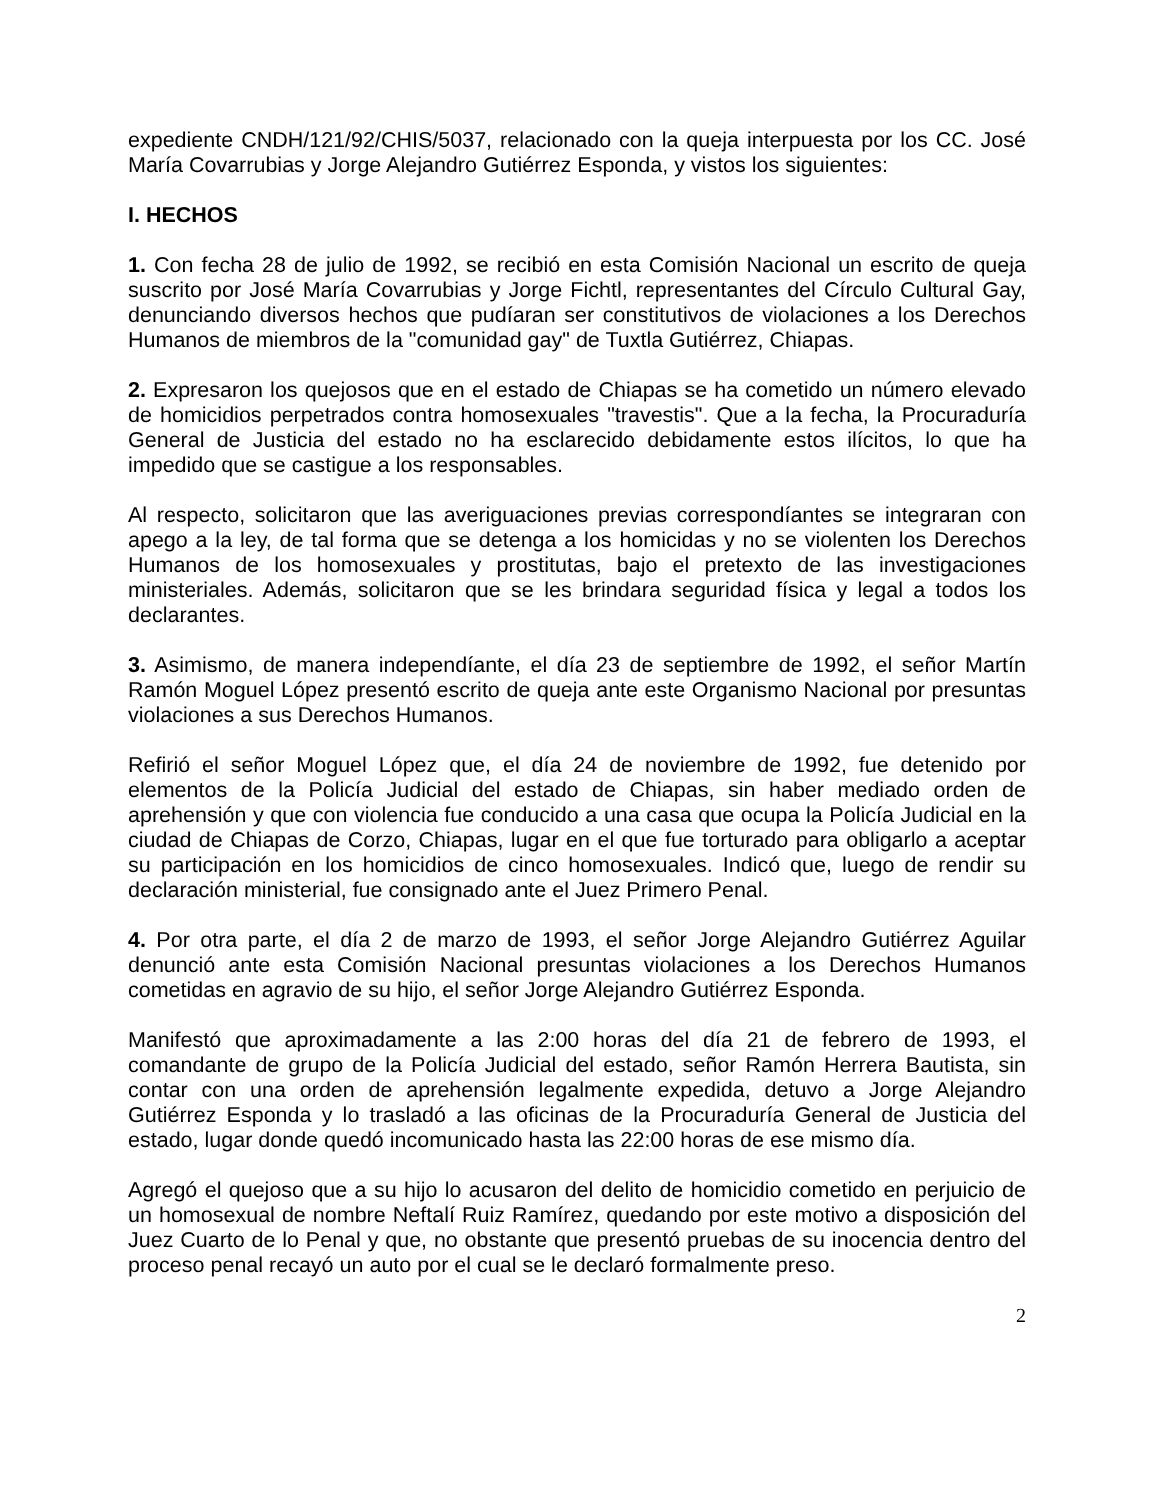expediente CNDH/121/92/CHIS/5037, relacionado con la queja interpuesta por los CC. José María Covarrubias y Jorge Alejandro Gutiérrez Esponda, y vistos los siguientes:
I. HECHOS
1. Con fecha 28 de julio de 1992, se recibió en esta Comisión Nacional un escrito de queja suscrito por José María Covarrubias y Jorge Fichtl, representantes del Círculo Cultural Gay, denunciando diversos hechos que pudíaran ser constitutivos de violaciones a los Derechos Humanos de miembros de la "comunidad gay" de Tuxtla Gutiérrez, Chiapas.
2. Expresaron los quejosos que en el estado de Chiapas se ha cometido un número elevado de homicidios perpetrados contra homosexuales "travestis". Que a la fecha, la Procuraduría General de Justicia del estado no ha esclarecido debidamente estos ilícitos, lo que ha impedido que se castigue a los responsables.
Al respecto, solicitaron que las averiguaciones previas correspondíantes se integraran con apego a la ley, de tal forma que se detenga a los homicidas y no se violenten los Derechos Humanos de los homosexuales y prostitutas, bajo el pretexto de las investigaciones ministeriales. Además, solicitaron que se les brindara seguridad física y legal a todos los declarantes.
3. Asimismo, de manera independíante, el día 23 de septiembre de 1992, el señor Martín Ramón Moguel López presentó escrito de queja ante este Organismo Nacional por presuntas violaciones a sus Derechos Humanos.
Refirió el señor Moguel López que, el día 24 de noviembre de 1992, fue detenido por elementos de la Policía Judicial del estado de Chiapas, sin haber mediado orden de aprehensión y que con violencia fue conducido a una casa que ocupa la Policía Judicial en la ciudad de Chiapas de Corzo, Chiapas, lugar en el que fue torturado para obligarlo a aceptar su participación en los homicidios de cinco homosexuales. Indicó que, luego de rendir su declaración ministerial, fue consignado ante el Juez Primero Penal.
4. Por otra parte, el día 2 de marzo de 1993, el señor Jorge Alejandro Gutiérrez Aguilar denunció ante esta Comisión Nacional presuntas violaciones a los Derechos Humanos cometidas en agravio de su hijo, el señor Jorge Alejandro Gutiérrez Esponda.
Manifestó que aproximadamente a las 2:00 horas del día 21 de febrero de 1993, el comandante de grupo de la Policía Judicial del estado, señor Ramón Herrera Bautista, sin contar con una orden de aprehensión legalmente expedida, detuvo a Jorge Alejandro Gutiérrez Esponda y lo trasladó a las oficinas de la Procuraduría General de Justicia del estado, lugar donde quedó incomunicado hasta las 22:00 horas de ese mismo día.
Agregó el quejoso que a su hijo lo acusaron del delito de homicidio cometido en perjuicio de un homosexual de nombre Neftalí Ruiz Ramírez, quedando por este motivo a disposición del Juez Cuarto de lo Penal y que, no obstante que presentó pruebas de su inocencia dentro del proceso penal recayó un auto por el cual se le declaró formalmente preso.
2